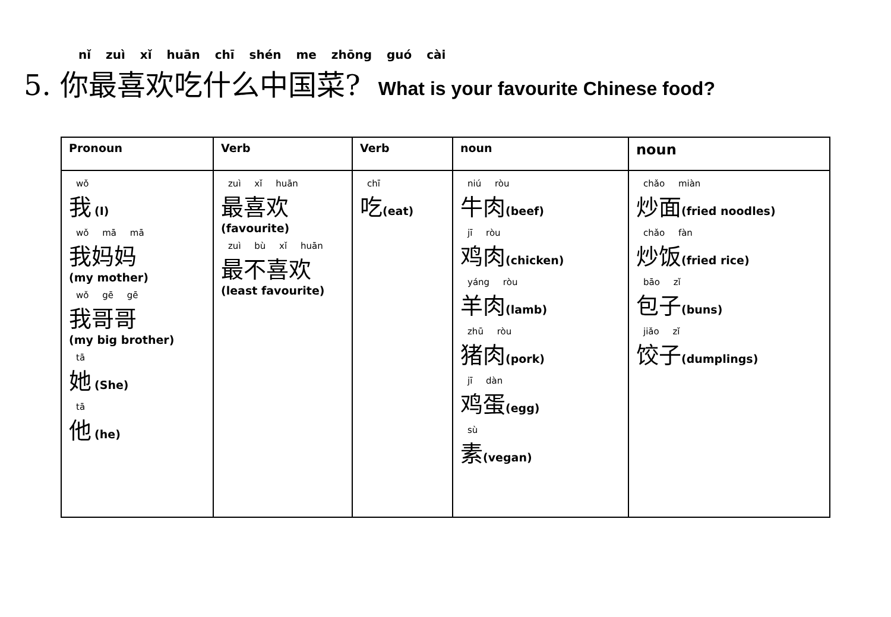nǐ zuì xǐ huān chī shén me zhōng guó cài
5. 你最喜欢吃什么中国菜? What is your favourite Chinese food?
| Pronoun | Verb | Verb | noun | noun |
| --- | --- | --- | --- | --- |
| wǒ 我 (I) wǒ mā mā 我妈妈 (my mother) wǒ gē gē 我哥哥 (my big brother) tā 她 (She) tā 他 (he) | zuì xǐ huān 最喜欢 (favourite) zuì bù xǐ huān 最不喜欢 (least favourite) | chī 吃 (eat) | niú ròu 牛肉 (beef) jī ròu 鸡肉 (chicken) yáng ròu 羊肉 (lamb) zhū ròu 猪肉 (pork) jī dàn 鸡蛋 (egg) sù 素 (vegan) | chǎo miàn 炒面 (fried noodles) chǎo fàn 炒饭 (fried rice) bāo zǐ 包子 (buns) jiǎo zǐ 饺子 (dumplings) |